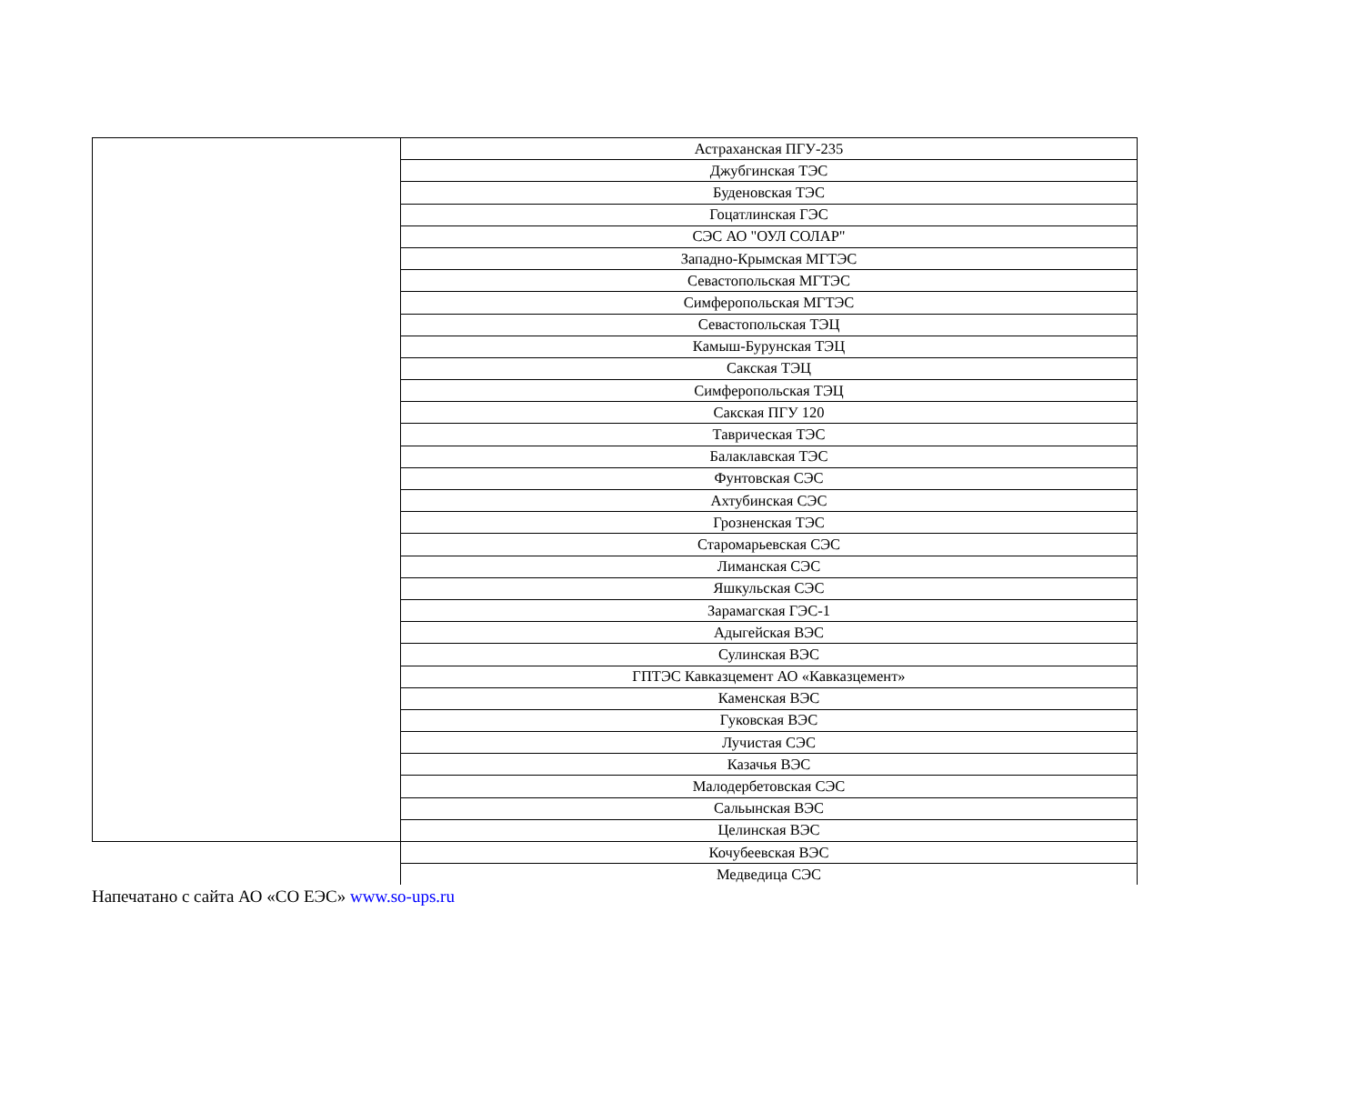| | Астраханская ПГУ-235 |
| | Джубгинская ТЭС |
| | Буденовская ТЭС |
| | Гоцатлинская ГЭС |
| | СЭС АО "ОУЛ СОЛАР" |
| | Западно-Крымская МГТЭС |
| | Севастопольская МГТЭС |
| | Симферопольская МГТЭС |
| | Севастопольская ТЭЦ |
| | Камыш-Бурунская ТЭЦ |
| | Сакская ТЭЦ |
| | Симферопольская ТЭЦ |
| | Сакская ПГУ 120 |
| | Таврическая ТЭС |
| | Балаклавская ТЭС |
| | Фунтовская СЭС |
| | Ахтубинская СЭС |
| | Грозненская ТЭС |
| | Старомарьевская СЭС |
| | Лиманская СЭС |
| | Яшкульская СЭС |
| | Зарамагская ГЭС-1 |
| | Адыгейская ВЭС |
| | Сулинская ВЭС |
| | ГПТЭС Кавказцемент АО «Кавказцемент» |
| | Каменская ВЭС |
| | Гуковская ВЭС |
| | Лучистая СЭС |
| | Казачья ВЭС |
| | Малодербетовская СЭС |
| | Сальынская ВЭС |
| | Целинская ВЭС |
| | Кочубеевская ВЭС |
| | Медведица СЭС |
Напечатано с сайта АО «СО ЕЭС» www.so-ups.ru